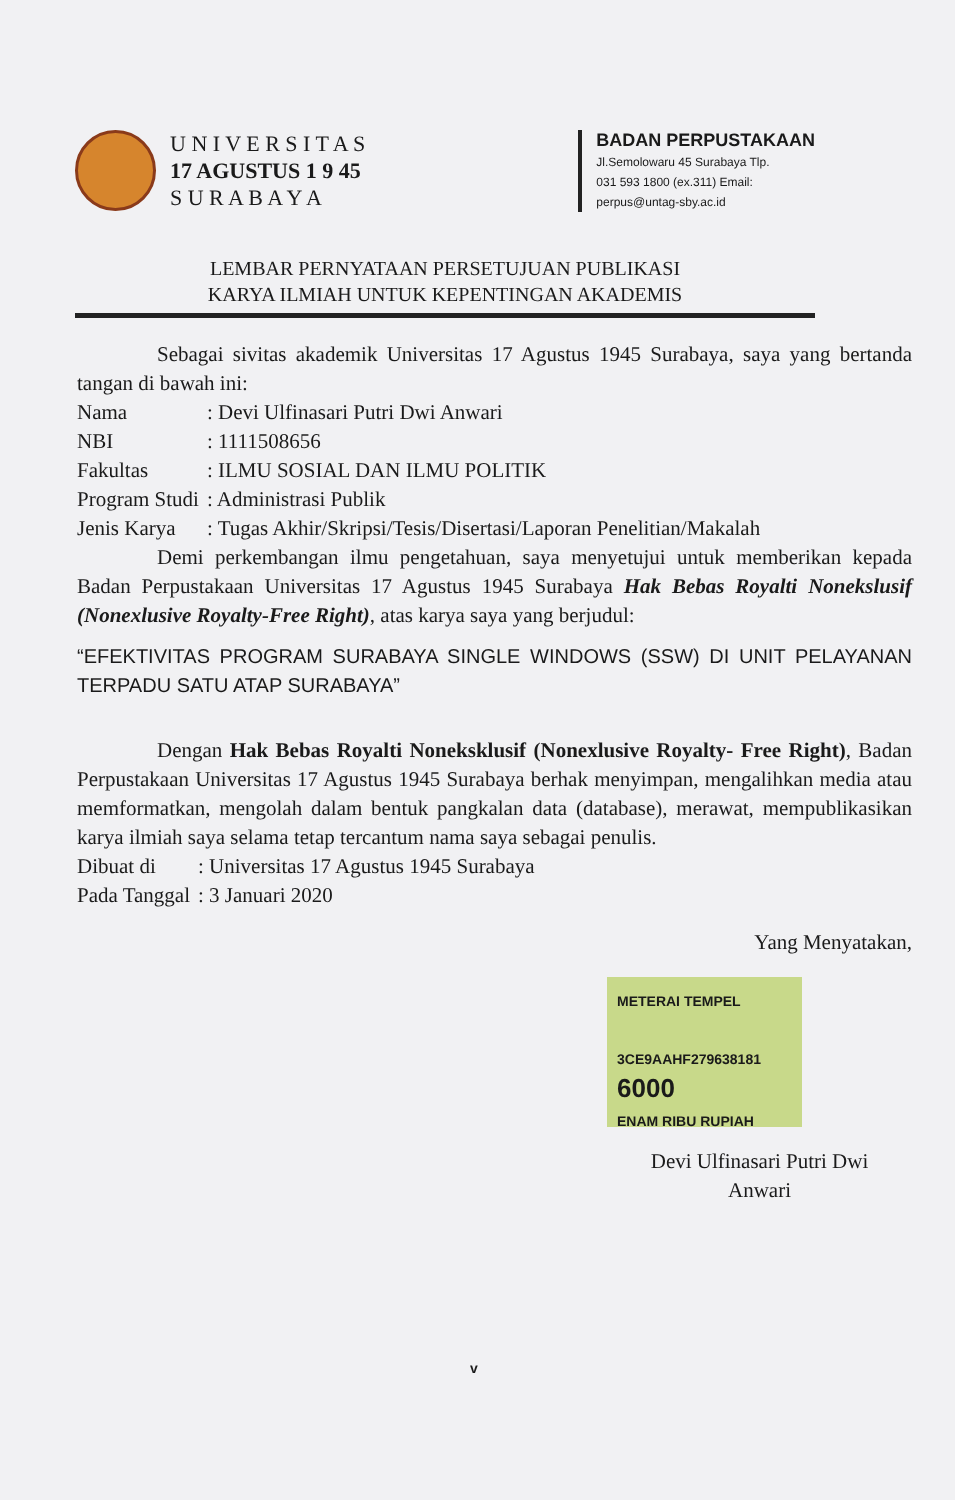U N I V E R S I T A S
17 AGUSTUS 1 9 45
S U R A B A Y A
BADAN PERPUSTAKAAN
Jl.Semolowaru 45 Surabaya Tlp.
031 593 1800 (ex.311) Email:
perpus@untag-sby.ac.id
LEMBAR PERNYATAAN PERSETUJUAN PUBLIKASI
KARYA ILMIAH UNTUK KEPENTINGAN AKADEMIS
Sebagai sivitas akademik Universitas 17 Agustus 1945 Surabaya, saya yang bertanda tangan di bawah ini:
| Nama | : Devi Ulfinasari Putri Dwi Anwari |
| NBI | : 1111508656 |
| Fakultas | : ILMU SOSIAL DAN ILMU POLITIK |
| Program Studi | : Administrasi Publik |
| Jenis Karya | : Tugas Akhir/Skripsi/Tesis/Disertasi/Laporan Penelitian/Makalah |
Demi perkembangan ilmu pengetahuan, saya menyetujui untuk memberikan kepada Badan Perpustakaan Universitas 17 Agustus 1945 Surabaya Hak Bebas Royalti Nonekslusif (Nonexlusive Royalty-Free Right), atas karya saya yang berjudul:
“EFEKTIVITAS PROGRAM SURABAYA SINGLE WINDOWS (SSW) DI UNIT PELAYANAN TERPADU SATU ATAP SURABAYA”
Dengan Hak Bebas Royalti Noneksklusif (Nonexlusive Royalty- Free Right), Badan Perpustakaan Universitas 17 Agustus 1945 Surabaya berhak menyimpan, mengalihkan media atau memformatkan, mengolah dalam bentuk pangkalan data (database), merawat, mempublikasikan karya ilmiah saya selama tetap tercantum nama saya sebagai penulis.
| Dibuat di | : Universitas 17 Agustus 1945 Surabaya |
| Pada Tanggal | : 3 Januari 2020 |
Yang Menyatakan,
METERAI TEMPEL
3CE9AAHF279638181
6000
ENAM RIBU RUPIAH
Devi Ulfinasari Putri Dwi
Anwari
v